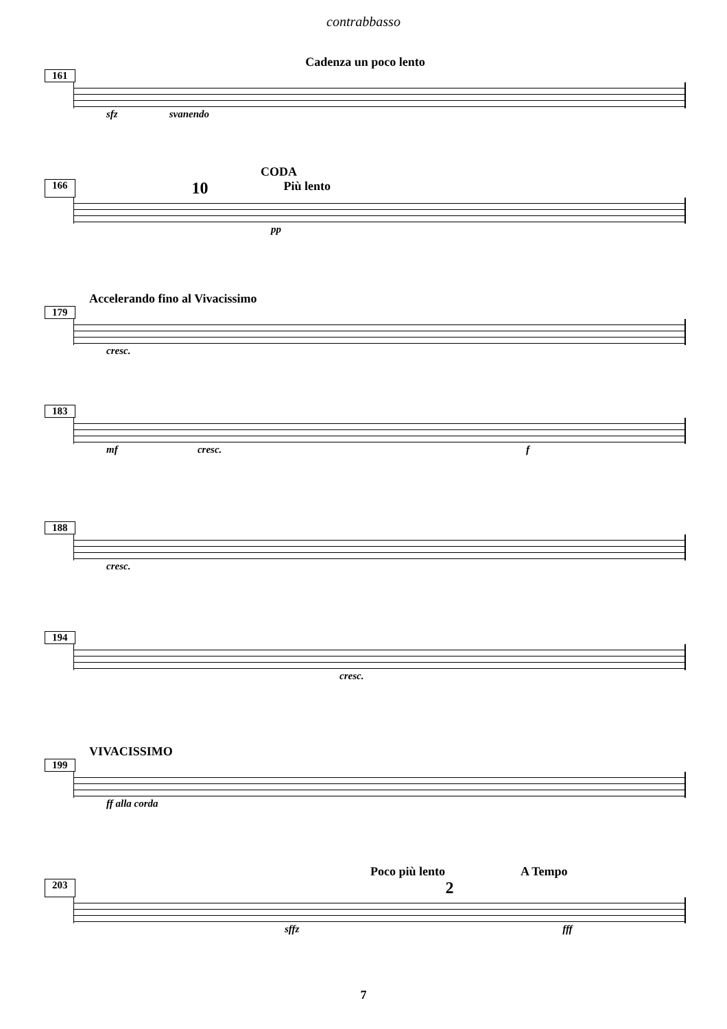contrabbasso
Cadenza un poco lento
161
sfz svanendo
CODA
166 10 Più lento
pp
Accelerando fino al Vivacissimo
179
cresc.
183
mf cresc. f
188
cresc.
194
cresc.
VIVACISSIMO
199
ff alla corda
Poco più lento A Tempo
203 2
sffz fff
7